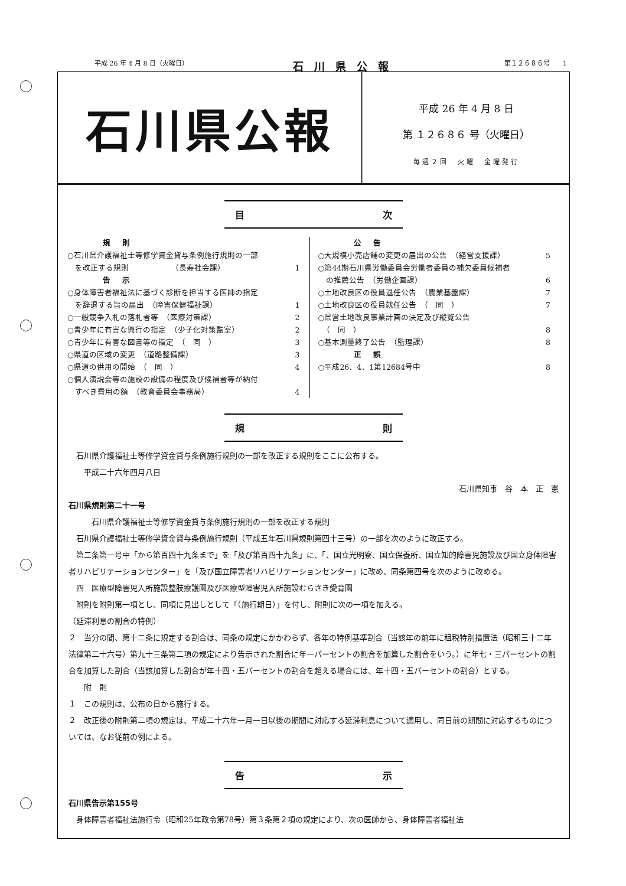平成 26 年 4 月 8 日（火曜日） 石川県公報 第１２６８６号　　1
石川県公報
平成 26 年 4 月 8 日
第 １２６８６ 号（火曜日）
毎週２回　火曜　金曜発行
目 次
規則
○石川県介護福祉士等修学資金貸与条例施行規則の一部
　を改正する規則　　　　　　（長寿社会課） 1
告示
○身体障害者福祉法に基づく診断を担当する医師の指定
　を辞退する旨の届出　（障害保健福祉課） 1
○一般競争入札の落札者等　（医療対策課） 2
○青少年に有害な興行の指定　（少子化対策監室） 2
○青少年に有害な図書等の指定　（　同　） 3
○県道の区域の変更　（道路整備課） 3
○県道の供用の開始　（　同　） 4
○個人演説会等の施設の設備の程度及び候補者等が納付
　すべき費用の額　（教育委員会事務局） 4
公告
○大規模小売店舗の変更の届出の公告　（経営支援課） 5
○第44期石川県労働委員会労働者委員の補欠委員候補者
　の推薦公告　（労働企画課） 6
○土地改良区の役員退任公告　（農業基盤課） 7
○土地改良区の役員就任公告　（　同　） 7
○県営土地改良事業計画の決定及び縦覧公告
　（　同　） 8
○基本測量終了公告　（監理課） 8
正誤
○平成26．4．1第12684号中 8
規 則
石川県介護福祉士等修学資金貸与条例施行規則の一部を改正する規則をここに公布する。
　平成二十六年四月八日
石川県知事　谷　本　正　憲
石川県規則第二十一号
　　石川県介護福祉士等修学資金貸与条例施行規則の一部を改正する規則
石川県介護福祉士等修学資金貸与条例施行規則（平成五年石川県規則第四十三号）の一部を次のように改正する。
第二条第一号中「から第百四十九条まで」を「及び第百四十九条」に、「、国立光明寮、国立保養所、国立知的障害児施設及び国立身体障害者リハビリテーションセンター」を「及び国立障害者リハビリテーションセンター」に改め、同条第四号を次のように改める。
四　医療型障害児入所施設整肢療護園及び医療型障害児入所施設むらさき愛育園
附則を附則第一項とし、同項に見出しとして「（施行期日）」を付し、附則に次の一項を加える。
（延滞利息の割合の特例）
２　当分の間、第十二条に規定する割合は、同条の規定にかかわらず、各年の特例基準割合（当該年の前年に租税特別措置法（昭和三十二年法律第二十六号）第九十三条第二項の規定により告示された割合に年一パーセントの割合を加算した割合をいう。）に年七・三パーセントの割合を加算した割合（当該加算した割合が年十四・五パーセントの割合を超える場合には、年十四・五パーセントの割合）とする。
　附　則
１　この規則は、公布の日から施行する。
２　改正後の附則第二項の規定は、平成二十六年一月一日以後の期間に対応する延滞利息について適用し、同日前の期間に対応するものについては、なお従前の例による。
告 示
石川県告示第155号
身体障害者福祉法施行令（昭和25年政令第78号）第３条第２項の規定により、次の医師から、身体障害者福祉法